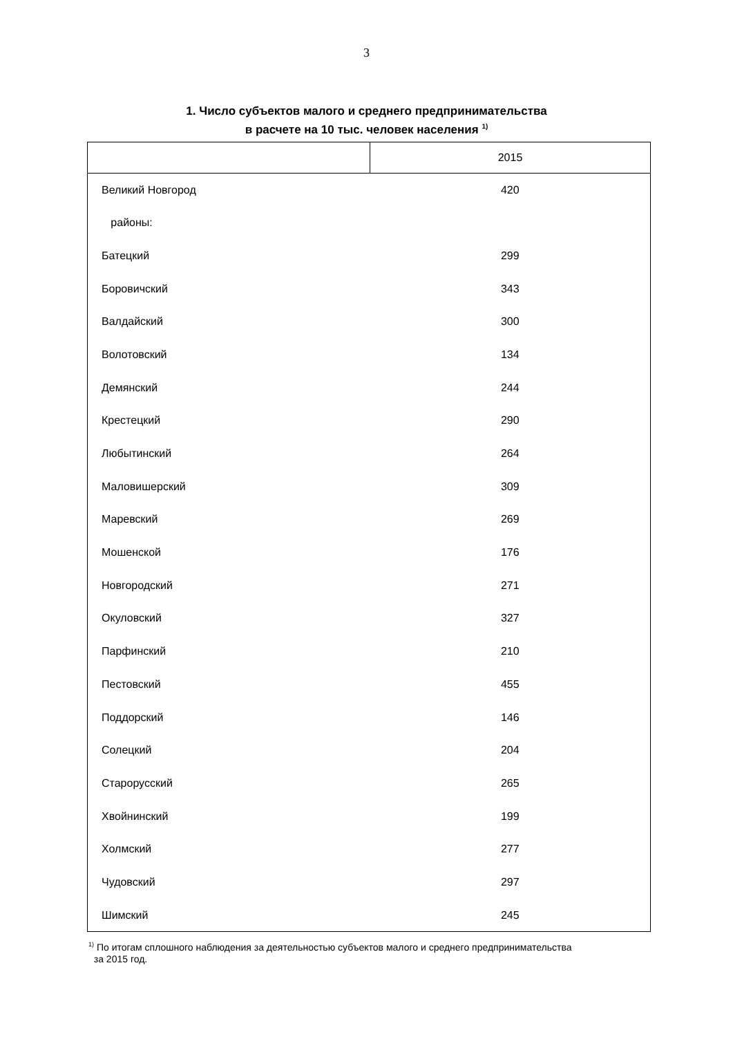3
1. Число субъектов малого и среднего предпринимательства
в расчете на 10 тыс. человек населения <sup>1)</sup>
| | 2015 |
| --- | --- |
| Великий Новгород | 420 |
| районы: | |
| Батецкий | 299 |
| Боровичский | 343 |
| Валдайский | 300 |
| Волотовский | 134 |
| Демянский | 244 |
| Крестецкий | 290 |
| Любытинский | 264 |
| Маловишерский | 309 |
| Маревский | 269 |
| Мошенской | 176 |
| Новгородский | 271 |
| Окуловский | 327 |
| Парфинский | 210 |
| Пестовский | 455 |
| Поддорский | 146 |
| Солецкий | 204 |
| Старорусский | 265 |
| Хвойнинский | 199 |
| Холмский | 277 |
| Чудовский | 297 |
| Шимский | 245 |
<sup>1)</sup> По итогам сплошного наблюдения за деятельностью субъектов малого и среднего предпринимательства
за 2015 год.